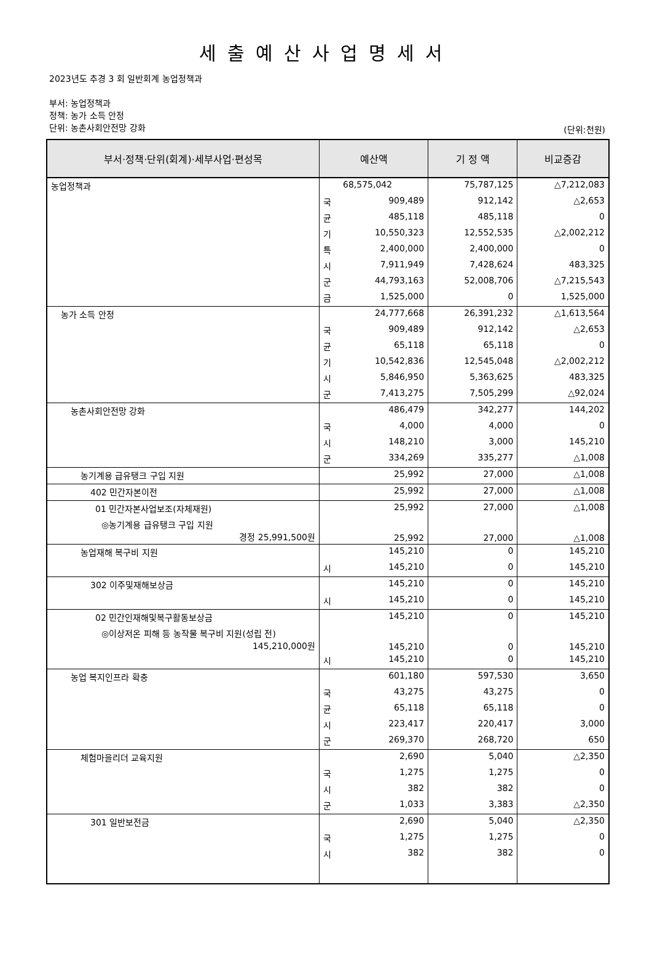세출예산사업명세서
2023년도 추경 3 회 일반회계 농업정책과
부서: 농업정책과
정책: 농가 소득 안정
단위: 농촌사회안전망 강화
(단위:천원)
| 부서·정책·단위(회계)·세부사업·편성목 | 예산액 | | 기 정 액 | 비교증감 |
| --- | --- | --- | --- | --- |
| 농업정책과 | | 68,575,042 | 75,787,125 | △7,212,083 |
| | 국 | 909,489 | 912,142 | △2,653 |
| | 균 | 485,118 | 485,118 | 0 |
| | 기 | 10,550,323 | 12,552,535 | △2,002,212 |
| | 특 | 2,400,000 | 2,400,000 | 0 |
| | 시 | 7,911,949 | 7,428,624 | 483,325 |
| | 군 | 44,793,163 | 52,008,706 | △7,215,543 |
| | 금 | 1,525,000 | 0 | 1,525,000 |
| 농가 소득 안정 | | 24,777,668 | 26,391,232 | △1,613,564 |
| | 국 | 909,489 | 912,142 | △2,653 |
| | 균 | 65,118 | 65,118 | 0 |
| | 기 | 10,542,836 | 12,545,048 | △2,002,212 |
| | 시 | 5,846,950 | 5,363,625 | 483,325 |
| | 군 | 7,413,275 | 7,505,299 | △92,024 |
| 농촌사회안전망 강화 | | 486,479 | 342,277 | 144,202 |
| | 국 | 4,000 | 4,000 | 0 |
| | 시 | 148,210 | 3,000 | 145,210 |
| | 군 | 334,269 | 335,277 | △1,008 |
| 농기계용 급유탱크 구입 지원 | | 25,992 | 27,000 | △1,008 |
| 402 민간자본이전 | | 25,992 | 27,000 | △1,008 |
| 01 민간자본사업보조(자체재원) | | 25,992 | 27,000 | △1,008 |
| ◎농기계용 급유탱크 구입 지원 경정 25,991,500원 | | 25,992 | 27,000 | △1,008 |
| 농업재해 복구비 지원 | | 145,210 | 0 | 145,210 |
| | 시 | 145,210 | 0 | 145,210 |
| 302 이주및재해보상금 | | 145,210 | 0 | 145,210 |
| | 시 | 145,210 | 0 | 145,210 |
| 02 민간인재해및복구활동보상금 | | 145,210 | 0 | 145,210 |
| ◎이상저온 피해 등 농작물 복구비 지원(성립 전) 145,210,000원 | | 145,210 | 0 | 145,210 |
| | 시 | 145,210 | 0 | 145,210 |
| 농업 복지인프라 확충 | | 601,180 | 597,530 | 3,650 |
| | 국 | 43,275 | 43,275 | 0 |
| | 균 | 65,118 | 65,118 | 0 |
| | 시 | 223,417 | 220,417 | 3,000 |
| | 군 | 269,370 | 268,720 | 650 |
| 체험마을리더 교육지원 | | 2,690 | 5,040 | △2,350 |
| | 국 | 1,275 | 1,275 | 0 |
| | 시 | 382 | 382 | 0 |
| | 군 | 1,033 | 3,383 | △2,350 |
| 301 일반보전금 | | 2,690 | 5,040 | △2,350 |
| | 국 | 1,275 | 1,275 | 0 |
| | 시 | 382 | 382 | 0 |